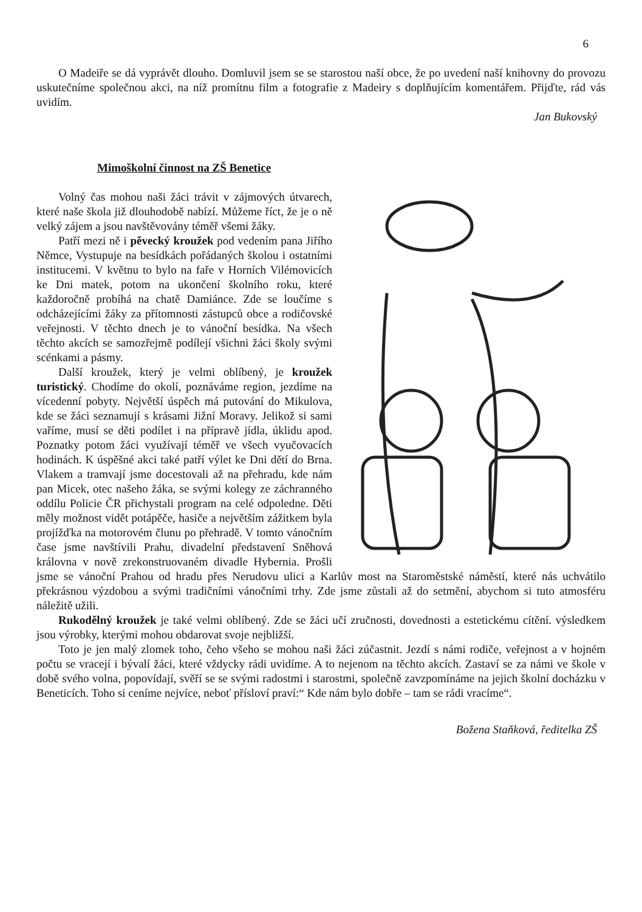6
O Madeiře se dá vyprávět dlouho. Domluvil jsem se se starostou naší obce, že po uvedení naší knihovny do provozu uskutečníme společnou akci, na níž promítnu film a fotografie z Madeiry s doplňujícím komentářem. Přijďte, rád vás uvidím.
Jan Bukovský
Mimoškolní činnost na ZŠ Benetice
Volný čas mohou naši žáci trávit v zájmových útvarech, které naše škola již dlouhodobě nabízí. Můžeme říct, že je o ně velký zájem a jsou navštěvovány téměř všemi žáky.
Patří mezi ně i pěvecký kroužek pod vedením pana Jiřího Němce, Vystupuje na besídkách pořádaných školou i ostatními institucemi. V květnu to bylo na faře v Horních Vilémovicích ke Dni matek, potom na ukončení školního roku, které každoročně probíhá na chatě Damiánce. Zde se loučíme s odcházejícími žáky za přítomnosti zástupců obce a rodičovské veřejnosti. V těchto dnech je to vánoční besídka. Na všech těchto akcích se samozřejmě podílejí všichni žáci školy svými scénkami a pásmy.
Další kroužek, který je velmi oblíbený, je kroužek turistický. Chodíme do okolí, poznáváme region, jezdíme na vícedenní pobyty. Největší úspěch má putování do Mikulova, kde se žáci seznamují s krásami Jižní Moravy. Jelikož si sami vaříme, musí se děti podílet i na přípravě jídla, úklidu apod. Poznatky potom žáci využívají téměř ve všech vyučovacích hodinách. K úspěšné akci také patří výlet ke Dni dětí do Brna. Vlakem a tramvají jsme docestovali až na přehradu, kde nám pan Micek, otec našeho žáka, se svými kolegy ze záchranného oddílu Policie ČR přichystali program na celé odpoledne. Děti měly možnost vidět potápěče, hasiče a největším zážitkem byla projížďka na motorovém člunu po přehradě. V tomto vánočním čase jsme navštívili Prahu, divadelní představení Sněhová královna v nově zrekonstruovaném divadle Hybernia. Prošli jsme se vánoční Prahou od hradu přes Nerudovu ulici a Karlův most na Staroměstské náměstí, které nás uchvátilo překrásnou výzdobou a svými tradičními vánočními trhy. Zde jsme zůstali až do setmění, abychom si tuto atmosféru náležitě užili.
Rukodělný kroužek je také velmi oblíbený. Zde se žáci učí zručnosti, dovednosti a estetickému cítění. výsledkem jsou výrobky, kterými mohou obdarovat svoje nejbližší.
Toto je jen malý zlomek toho, čeho všeho se mohou naši žáci zúčastnit. Jezdí s námi rodiče, veřejnost a v hojném počtu se vracejí i bývalí žáci, které vždycky rádi uvidíme. A to nejenom na těchto akcích. Zastaví se za námi ve škole v době svého volna, popovídají, svěří se se svými radostmi i starostmi, společně zavzpomínáme na jejich školní docházku v Beneticích. Toho si ceníme nejvíce, neboť přísloví praví:“ Kde nám bylo dobře – tam se rádi vracíme“.
Božena Staňková, ředitelka ZŠ